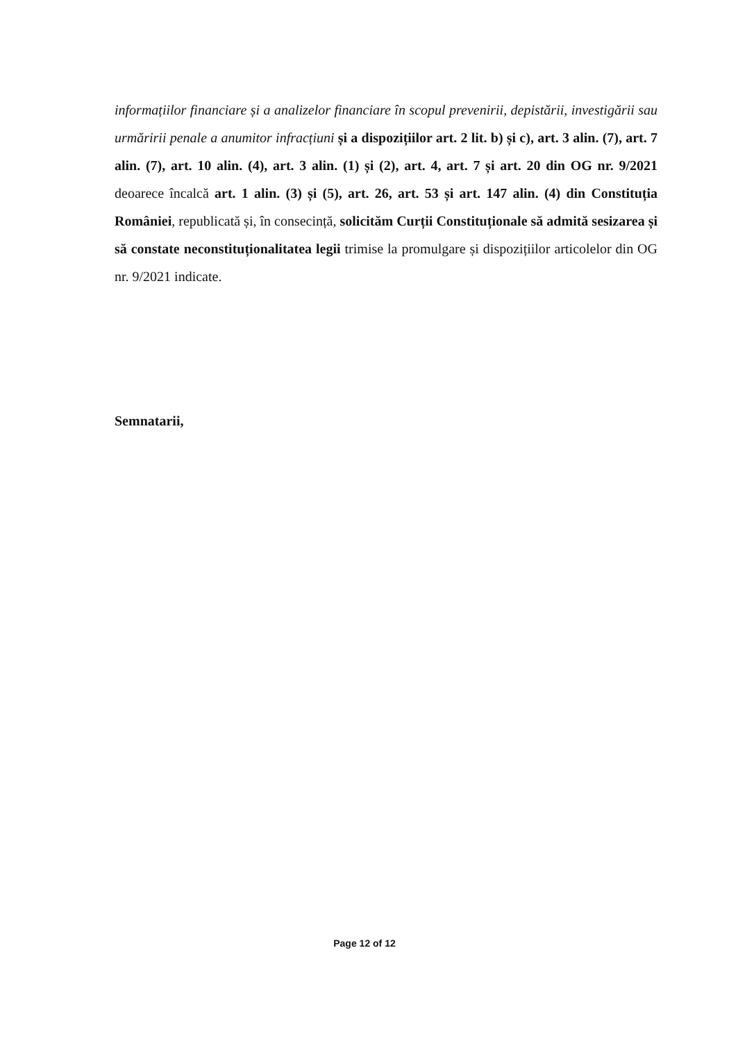informațiilor financiare și a analizelor financiare în scopul prevenirii, depistării, investigării sau urmăririi penale a anumitor infracțiuni și a dispozițiilor art. 2 lit. b) și c), art. 3 alin. (7), art. 7 alin. (7), art. 10 alin. (4), art. 3 alin. (1) și (2), art. 4, art. 7 și art. 20 din OG nr. 9/2021 deoarece încalcă art. 1 alin. (3) și (5), art. 26, art. 53 și art. 147 alin. (4) din Constituția României, republicată și, în consecință, solicităm Curții Constituționale să admită sesizarea și să constate neconstituționalitatea legii trimise la promulgare și dispozițiilor articolelor din OG nr. 9/2021 indicate.
Semnatarii,
Page 12 of 12